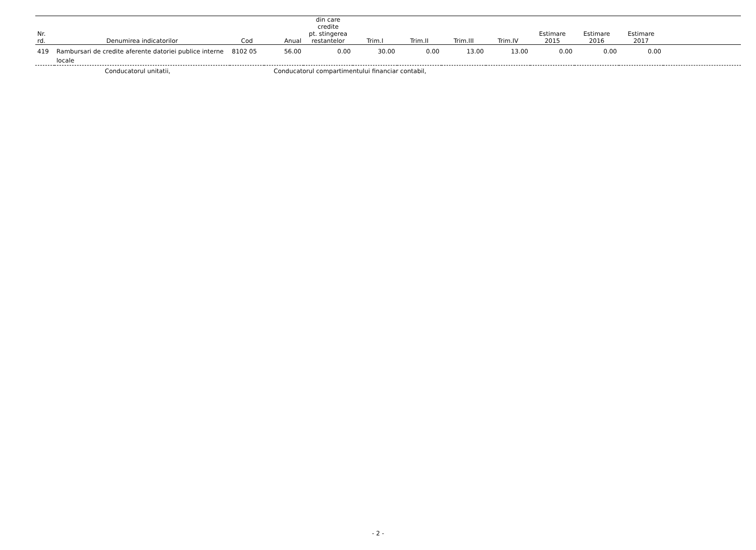| Nr. rd. | Denumirea indicatorilor | Cod | Anual | din care credite pt. stingerea restantelor | Trim.I | Trim.II | Trim.III | Trim.IV | Estimare 2015 | Estimare 2016 | Estimare 2017 | |
| --- | --- | --- | --- | --- | --- | --- | --- | --- | --- | --- | --- | --- |
| 419 | Rambursari de credite aferente datoriei publice interne locale | 8102 05 | 56.00 | 0.00 | 30.00 | 0.00 | 13.00 | 13.00 | 0.00 | 0.00 | 0.00 | |
Conducatorul unitatii, Conducatorul compartimentului financiar contabil,
- 2 -